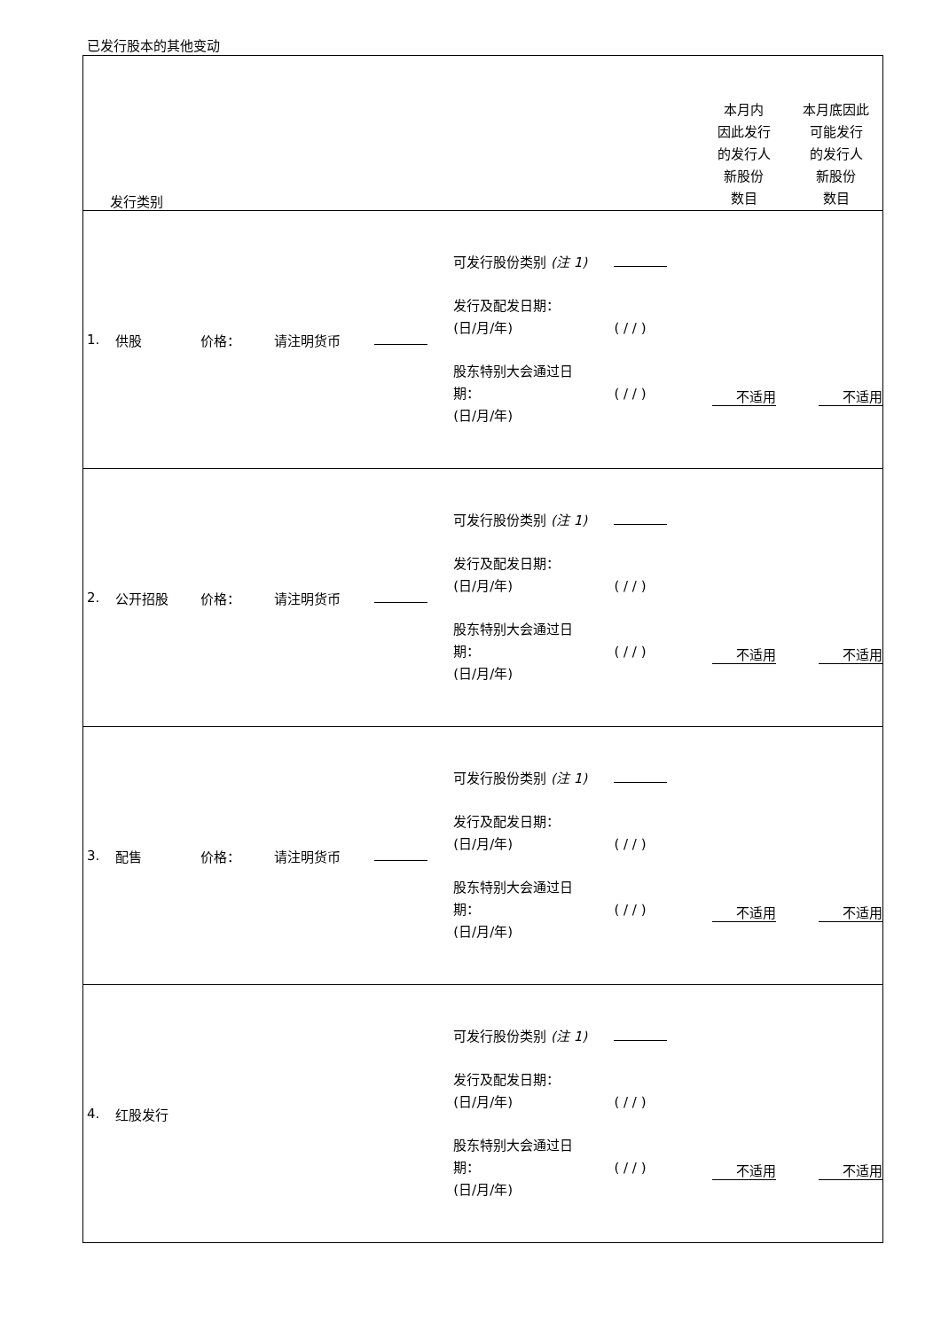已发行股本的其他变动
| 发行类别 | | | | | | | 本月内 因此发行 的发行人 新股份 数目 | 本月底因此 可能发行 的发行人 新股份 数目 |
| --- | --- | --- | --- | --- | --- | --- | --- | --- |
| 1. | 供股 | 价格： | 请注明货币 | | 可发行股份类别 (注 1) 发行及配发日期： (日/月/年) 股东特别大会通过日 期： (日/月/年) | ( / / ) ( / / ) | 不适用 | 不适用 |
| 2. | 公开招股 | 价格： | 请注明货币 | | 可发行股份类别 (注 1) 发行及配发日期： (日/月/年) 股东特别大会通过日 期： (日/月/年) | ( / / ) ( / / ) | 不适用 | 不适用 |
| 3. | 配售 | 价格： | 请注明货币 | | 可发行股份类别 (注 1) 发行及配发日期： (日/月/年) 股东特别大会通过日 期： (日/月/年) | ( / / ) ( / / ) | 不适用 | 不适用 |
| 4. | 红股发行 | | | | 可发行股份类别 (注 1) 发行及配发日期： (日/月/年) 股东特别大会通过日 期： (日/月/年) | ( / / ) ( / / ) | 不适用 | 不适用 |